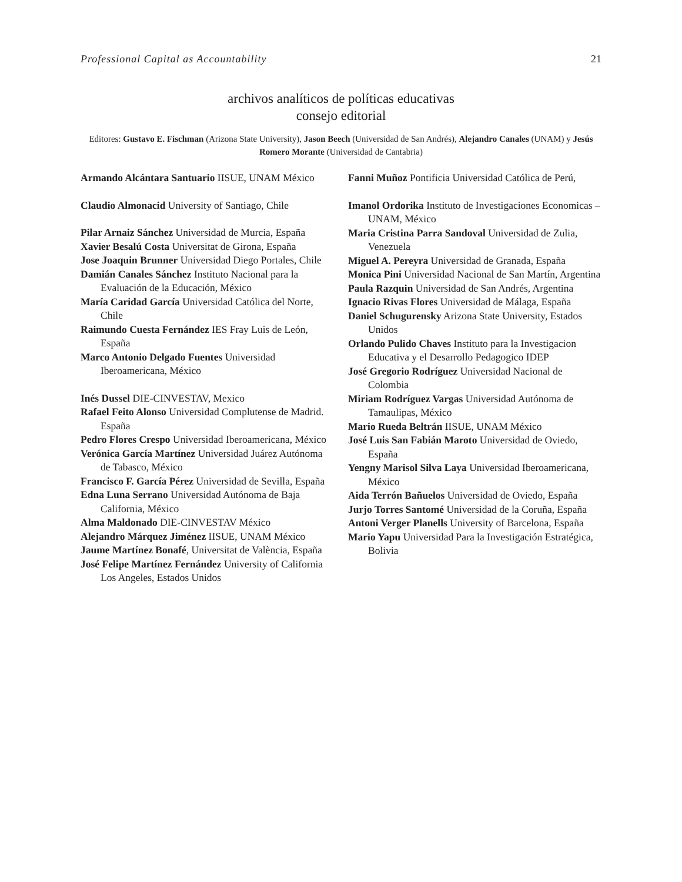Professional Capital as Accountability 21
archivos analíticos de políticas educativas
consejo editorial
Editores: Gustavo E. Fischman (Arizona State University), Jason Beech (Universidad de San Andrés), Alejandro Canales (UNAM) y Jesús Romero Morante (Universidad de Cantabria)
Armando Alcántara Santuario IISUE, UNAM México
Claudio Almonacid University of Santiago, Chile
Pilar Arnaiz Sánchez Universidad de Murcia, España
Xavier Besalú Costa Universitat de Girona, España
Jose Joaquin Brunner Universidad Diego Portales, Chile
Damián Canales Sánchez Instituto Nacional para la Evaluación de la Educación, México
María Caridad García Universidad Católica del Norte, Chile
Raimundo Cuesta Fernández IES Fray Luis de León, España
Marco Antonio Delgado Fuentes Universidad Iberoamericana, México
Inés Dussel DIE-CINVESTAV, Mexico
Rafael Feito Alonso Universidad Complutense de Madrid. España
Pedro Flores Crespo Universidad Iberoamericana, México
Verónica García Martínez Universidad Juárez Autónoma de Tabasco, México
Francisco F. García Pérez Universidad de Sevilla, España
Edna Luna Serrano Universidad Autónoma de Baja California, México
Alma Maldonado DIE-CINVESTAV México
Alejandro Márquez Jiménez IISUE, UNAM México
Jaume Martínez Bonafé, Universitat de València, España
José Felipe Martínez Fernández University of California Los Angeles, Estados Unidos
Fanni Muñoz Pontificia Universidad Católica de Perú,
Imanol Ordorika Instituto de Investigaciones Economicas – UNAM, México
Maria Cristina Parra Sandoval Universidad de Zulia, Venezuela
Miguel A. Pereyra Universidad de Granada, España
Monica Pini Universidad Nacional de San Martín, Argentina
Paula Razquin Universidad de San Andrés, Argentina
Ignacio Rivas Flores Universidad de Málaga, España
Daniel Schugurensky Arizona State University, Estados Unidos
Orlando Pulido Chaves Instituto para la Investigacion Educativa y el Desarrollo Pedagogico IDEP
José Gregorio Rodríguez Universidad Nacional de Colombia
Miriam Rodríguez Vargas Universidad Autónoma de Tamaulipas, México
Mario Rueda Beltrán IISUE, UNAM México
José Luis San Fabián Maroto Universidad de Oviedo, España
Yengny Marisol Silva Laya Universidad Iberoamericana, México
Aida Terrón Bañuelos Universidad de Oviedo, España
Jurjo Torres Santomé Universidad de la Coruña, España
Antoni Verger Planells University of Barcelona, España
Mario Yapu Universidad Para la Investigación Estratégica, Bolivia